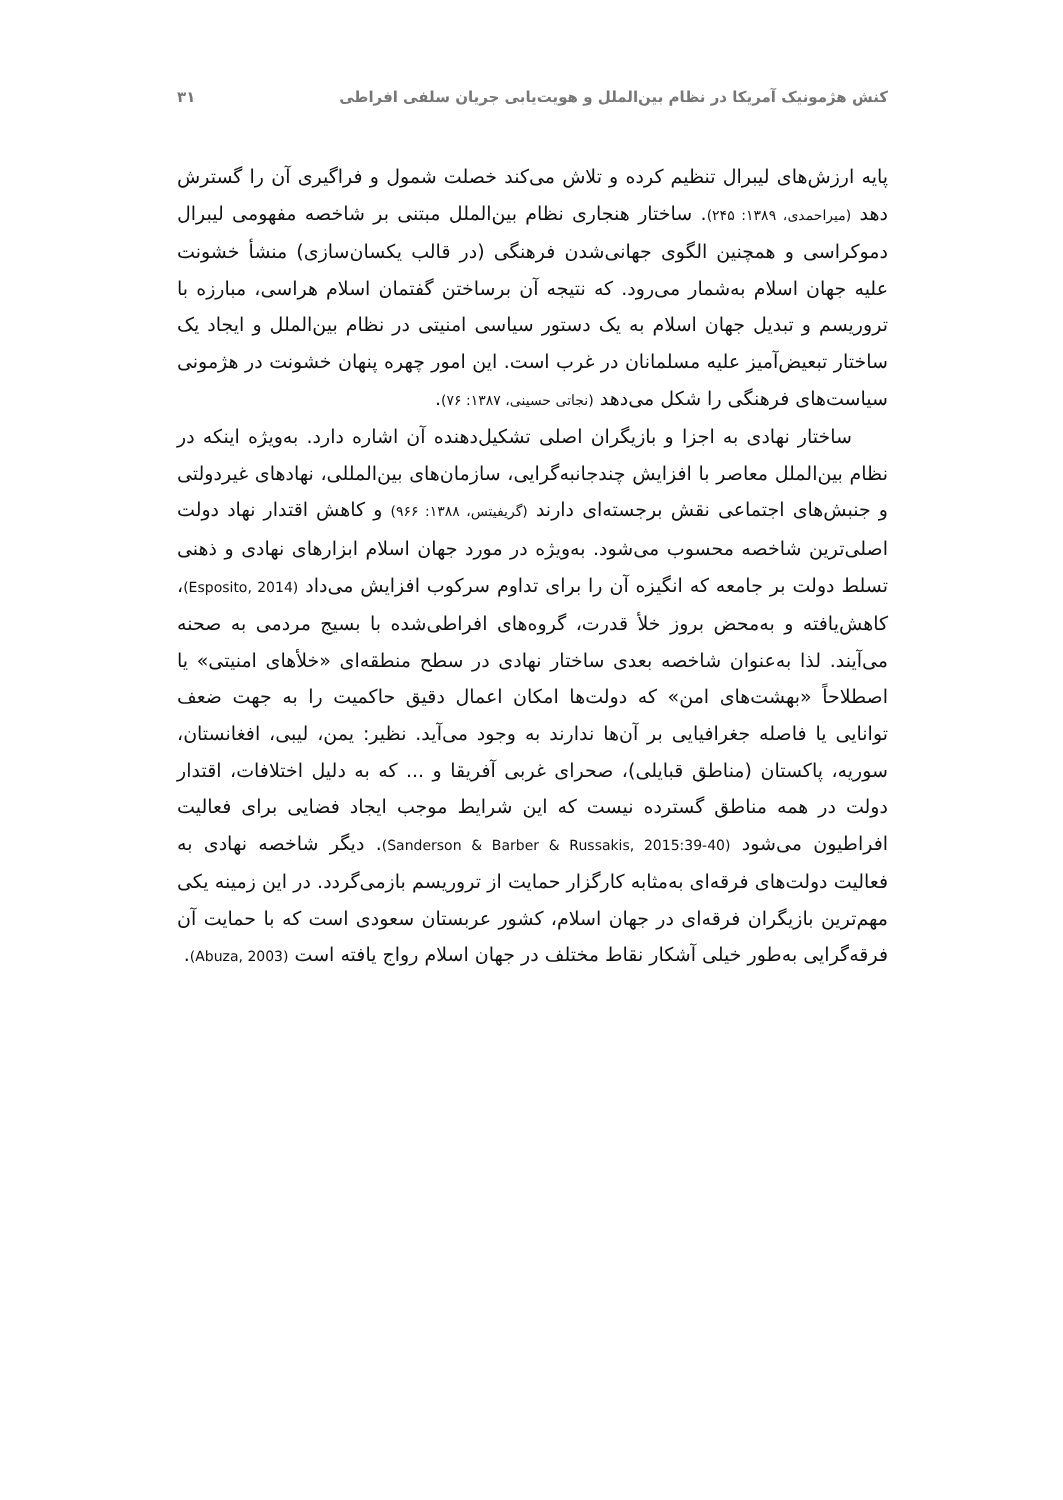کنش هژمونیک آمریکا در نظام بین‌الملل و هویت‌یابی جریان سلفی افراطی ۳۱
پایه ارزش‌های لیبرال تنظیم کرده و تلاش می‌کند خصلت شمول و فراگیری آن را گسترش دهد (میراحمدی، ۱۳۸۹: ۲۴۵). ساختار هنجاری نظام بین‌الملل مبتنی بر شاخصه مفهومی لیبرال دموکراسی و همچنین الگوی جهانی‌شدن فرهنگی (در قالب یکسان‌سازی) منشأ خشونت علیه جهان اسلام به‌شمار می‌رود. که نتیجه آن برساختن گفتمان اسلام هراسی، مبارزه با تروریسم و تبدیل جهان اسلام به یک دستور سیاسی امنیتی در نظام بین‌الملل و ایجاد یک ساختار تبعیض‌آمیز علیه مسلمانان در غرب است. این امور چهره پنهان خشونت در هژمونی سیاست‌های فرهنگی را شکل می‌دهد (نجاتی حسینی، ۱۳۸۷: ۷۶).
ساختار نهادی به اجزا و بازیگران اصلی تشکیل‌دهنده آن اشاره دارد. به‌ویژه اینکه در نظام بین‌الملل معاصر با افزایش چندجانبه‌گرایی، سازمان‌های بین‌المللی، نهادهای غیردولتی و جنبش‌های اجتماعی نقش برجسته‌ای دارند (گریفیتس، ۱۳۸۸: ۹۶۶) و کاهش اقتدار نهاد دولت اصلی‌ترین شاخصه محسوب می‌شود. به‌ویژه در مورد جهان اسلام ابزارهای نهادی و ذهنی تسلط دولت بر جامعه که انگیزه آن را برای تداوم سرکوب افزایش می‌داد (Esposito, 2014)، کاهش‌یافته و به‌محض بروز خلأ قدرت، گروه‌های افراطی‌شده با بسیج مردمی به صحنه می‌آیند. لذا به‌عنوان شاخصه بعدی ساختار نهادی در سطح منطقه‌ای «خلأهای امنیتی» یا اصطلاحاً «بهشت‌های امن» که دولت‌ها امکان اعمال دقیق حاکمیت را به جهت ضعف توانایی یا فاصله جغرافیایی بر آن‌ها ندارند به وجود می‌آید. نظیر: یمن، لیبی، افغانستان، سوریه، پاکستان (مناطق قبایلی)، صحرای غربی آفریقا و ... که به دلیل اختلافات، اقتدار دولت در همه مناطق گسترده نیست که این شرایط موجب ایجاد فضایی برای فعالیت افراطیون می‌شود (Sanderson & Barber & Russakis, 2015:39-40). دیگر شاخصه نهادی به فعالیت دولت‌های فرقه‌ای به‌مثابه کارگزار حمایت از تروریسم بازمی‌گردد. در این زمینه یکی مهم‌ترین بازیگران فرقه‌ای در جهان اسلام، کشور عربستان سعودی است که با حمایت آن فرقه‌گرایی به‌طور خیلی آشکار نقاط مختلف در جهان اسلام رواج یافته است (Abuza, 2003).